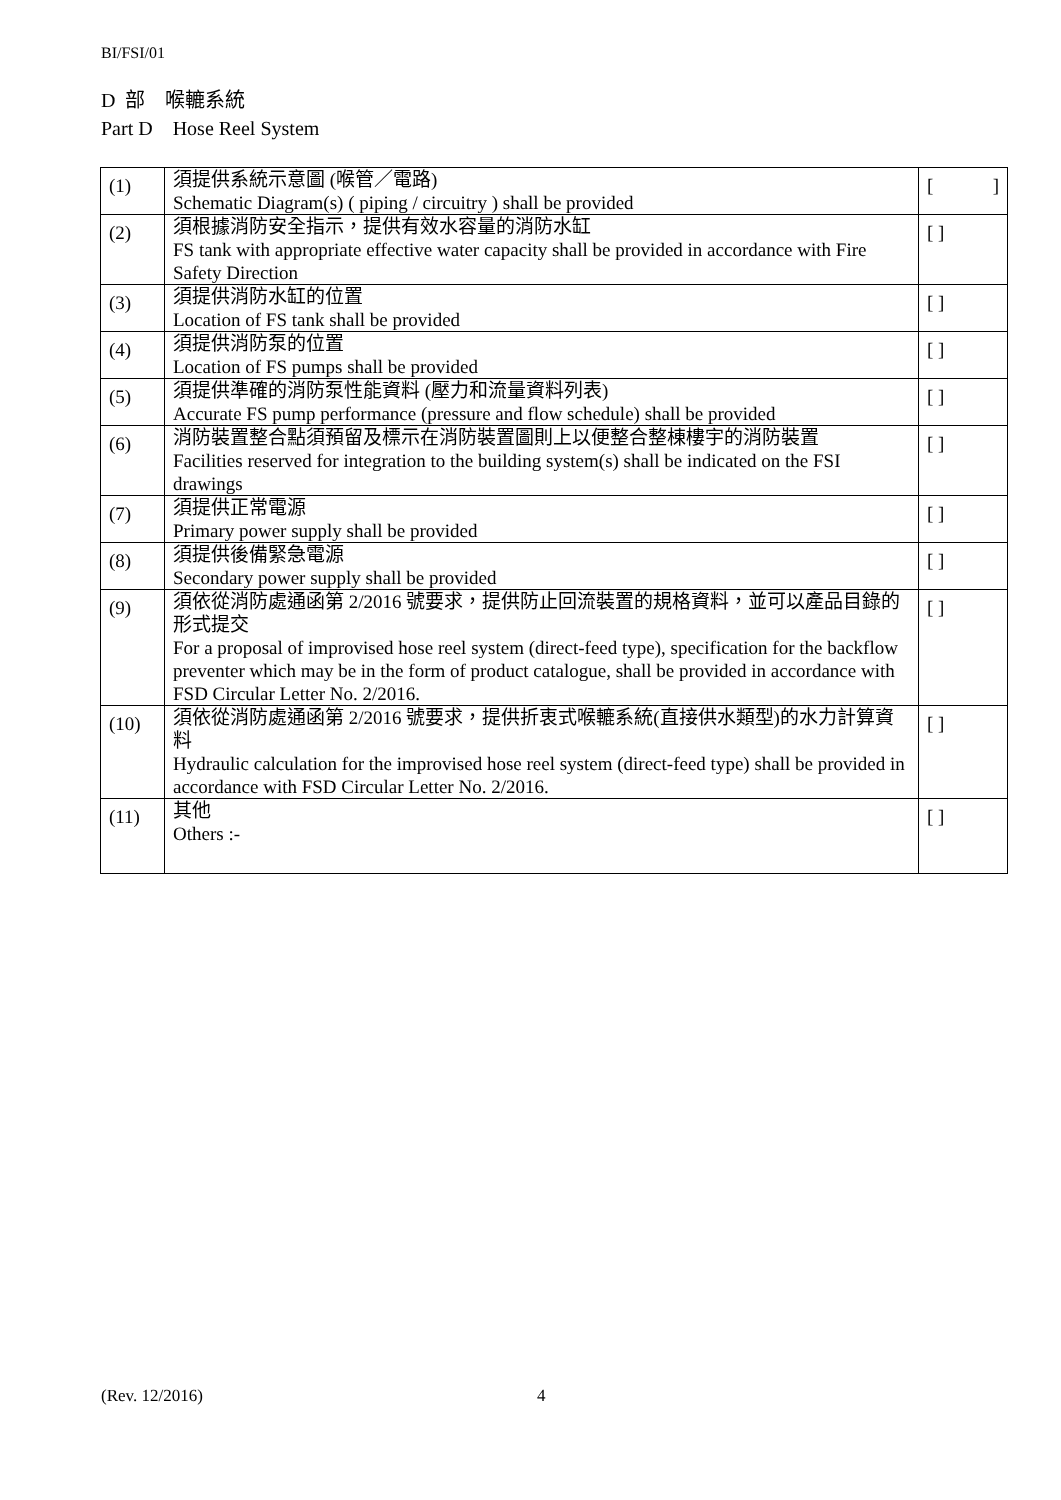BI/FSI/01
D 部 喉轆系統
Part D Hose Reel System
| (1) | 須提供系統示意圖 (喉管／電路) Schematic Diagram(s) ( piping / circuitry ) shall be provided | [ ] |
| (2) | 須根據消防安全指示，提供有效水容量的消防水缸 FS tank with appropriate effective water capacity shall be provided in accordance with Fire Safety Direction | [ ] |
| (3) | 須提供消防水缸的位置 Location of FS tank shall be provided | [ ] |
| (4) | 須提供消防泵的位置 Location of FS pumps shall be provided | [ ] |
| (5) | 須提供準確的消防泵性能資料 (壓力和流量資料列表) Accurate FS pump performance (pressure and flow schedule) shall be provided | [ ] |
| (6) | 消防裝置整合點須預留及標示在消防裝置圖則上以便整合整棟樓宇的消防裝置 Facilities reserved for integration to the building system(s) shall be indicated on the FSI drawings | [ ] |
| (7) | 須提供正常電源 Primary power supply shall be provided | [ ] |
| (8) | 須提供後備緊急電源 Secondary power supply shall be provided | [ ] |
| (9) | 須依從消防處通函第 2/2016 號要求，提供防止回流裝置的規格資料，並可以產品目錄的形式提交 For a proposal of improvised hose reel system (direct-feed type), specification for the backflow preventer which may be in the form of product catalogue, shall be provided in accordance with FSD Circular Letter No. 2/2016. | [ ] |
| (10) | 須依從消防處通函第 2/2016 號要求，提供折衷式喉轆系統(直接供水類型)的水力計算資料 Hydraulic calculation for the improvised hose reel system (direct-feed type) shall be provided in accordance with FSD Circular Letter No. 2/2016. | [ ] |
| (11) | 其他 Others :- | [ ] |
(Rev. 12/2016) 4